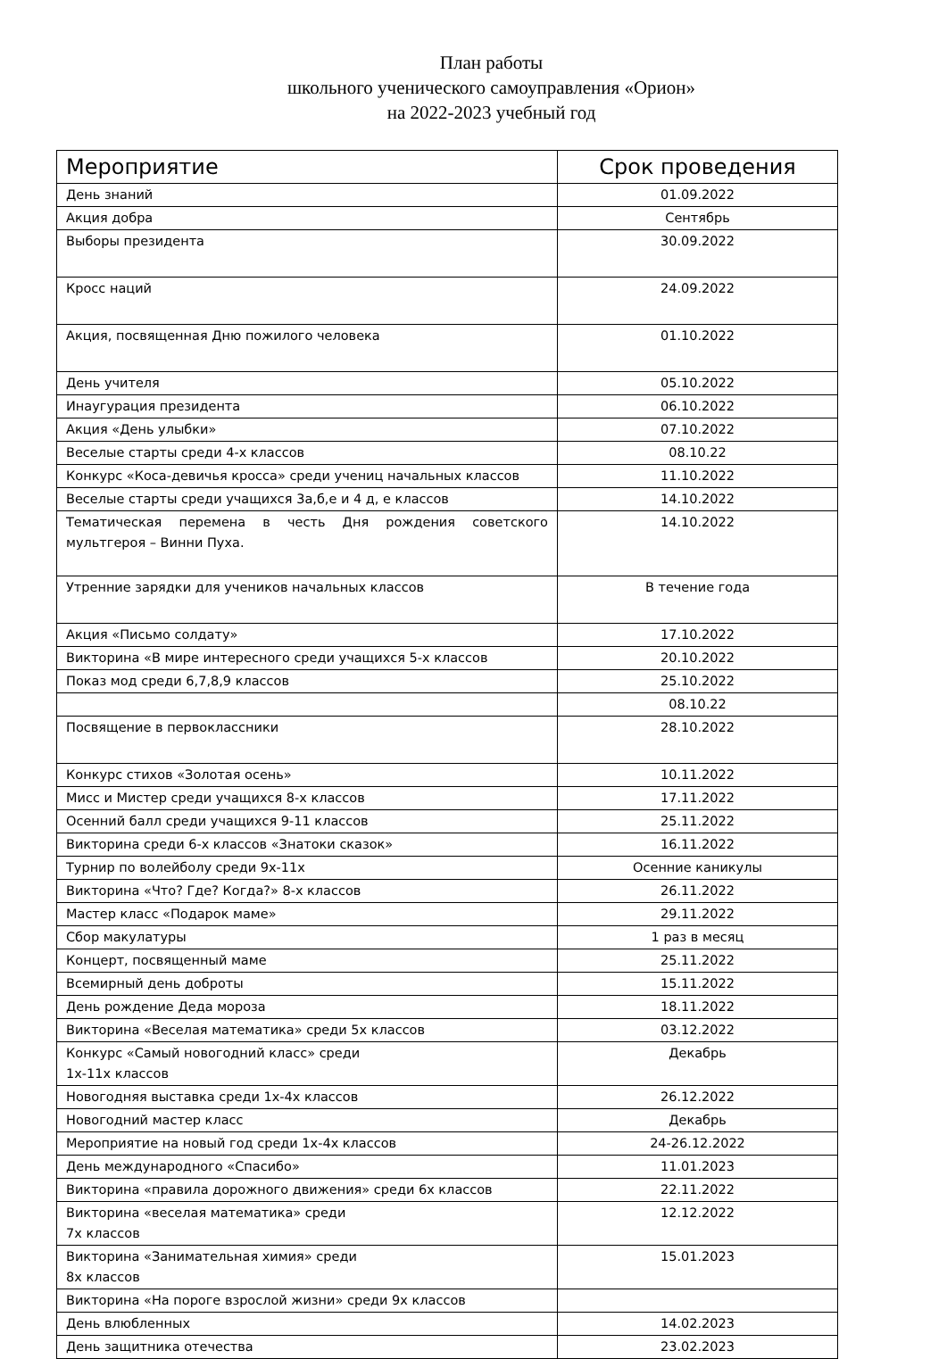План работы
школьного ученического самоуправления «Орион»
на 2022-2023 учебный год
| Мероприятие | Срок проведения |
| --- | --- |
| День знаний | 01.09.2022 |
| Акция добра | Сентябрь |
| Выборы президента | 30.09.2022 |
| Кросс наций | 24.09.2022 |
| Акция, посвященная Дню пожилого человека | 01.10.2022 |
| День учителя | 05.10.2022 |
| Инаугурация президента | 06.10.2022 |
| Акция «День улыбки» | 07.10.2022 |
| Веселые старты среди 4-х классов | 08.10.22 |
| Конкурс «Коса-девичья кросса» среди учениц начальных классов | 11.10.2022 |
| Веселые старты среди учащихся 3а,б,е и 4 д, е классов | 14.10.2022 |
| Тематическая перемена в честь Дня рождения советского мультгероя – Винни Пуха. | 14.10.2022 |
| Утренние зарядки для учеников начальных классов | В течение года |
| Акция «Письмо солдату» | 17.10.2022 |
| Викторина «В мире интересного среди учащихся 5-х классов | 20.10.2022 |
| Показ мод среди 6,7,8,9 классов | 25.10.2022 |
| | 08.10.22 |
| Посвящение в первоклассники | 28.10.2022 |
| Конкурс стихов «Золотая осень» | 10.11.2022 |
| Мисс и Мистер среди учащихся 8-х классов | 17.11.2022 |
| Осенний балл среди учащихся 9-11 классов | 25.11.2022 |
| Викторина среди 6-х классов «Знатоки сказок» | 16.11.2022 |
| Турнир по волейболу среди 9х-11х | Осенние каникулы |
| Викторина «Что? Где? Когда?» 8-х классов | 26.11.2022 |
| Мастер класс «Подарок маме» | 29.11.2022 |
| Сбор макулатуры | 1 раз в месяц |
| Концерт, посвященный маме | 25.11.2022 |
| Всемирный день доброты | 15.11.2022 |
| День рождение Деда мороза | 18.11.2022 |
| Викторина «Веселая математика» среди 5х классов | 03.12.2022 |
| Конкурс «Самый новогодний класс» среди 1х-11х классов | Декабрь |
| Новогодняя выставка среди 1х-4х классов | 26.12.2022 |
| Новогодний мастер класс | Декабрь |
| Мероприятие на новый год среди 1х-4х классов | 24-26.12.2022 |
| День международного «Спасибо» | 11.01.2023 |
| Викторина «правила дорожного движения» среди 6х классов | 22.11.2022 |
| Викторина «веселая математика» среди 7х классов | 12.12.2022 |
| Викторина «Занимательная химия» среди 8х классов | 15.01.2023 |
| Викторина «На пороге взрослой жизни» среди 9х классов | |
| День влюбленных | 14.02.2023 |
| День защитника отечества | 23.02.2023 |